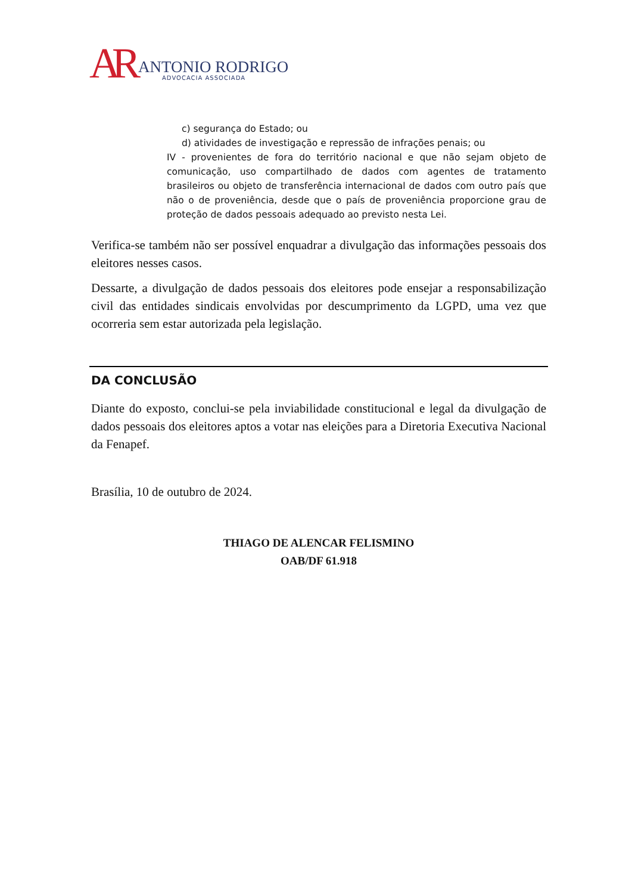AR
ANTONIO RODRIGO
ADVOCACIA ASSOCIADA
c) segurança do Estado; ou
d) atividades de investigação e repressão de infrações penais; ou
IV - provenientes de fora do território nacional e que não sejam objeto de comunicação, uso compartilhado de dados com agentes de tratamento brasileiros ou objeto de transferência internacional de dados com outro país que não o de proveniência, desde que o país de proveniência proporcione grau de proteção de dados pessoais adequado ao previsto nesta Lei.
Verifica-se também não ser possível enquadrar a divulgação das informações pessoais dos eleitores nesses casos.
Dessarte, a divulgação de dados pessoais dos eleitores pode ensejar a responsabilização civil das entidades sindicais envolvidas por descumprimento da LGPD, uma vez que ocorreria sem estar autorizada pela legislação.
DA CONCLUSÃO
Diante do exposto, conclui-se pela inviabilidade constitucional e legal da divulgação de dados pessoais dos eleitores aptos a votar nas eleições para a Diretoria Executiva Nacional da Fenapef.
Brasília, 10 de outubro de 2024.
THIAGO DE ALENCAR FELISMINO
OAB/DF 61.918